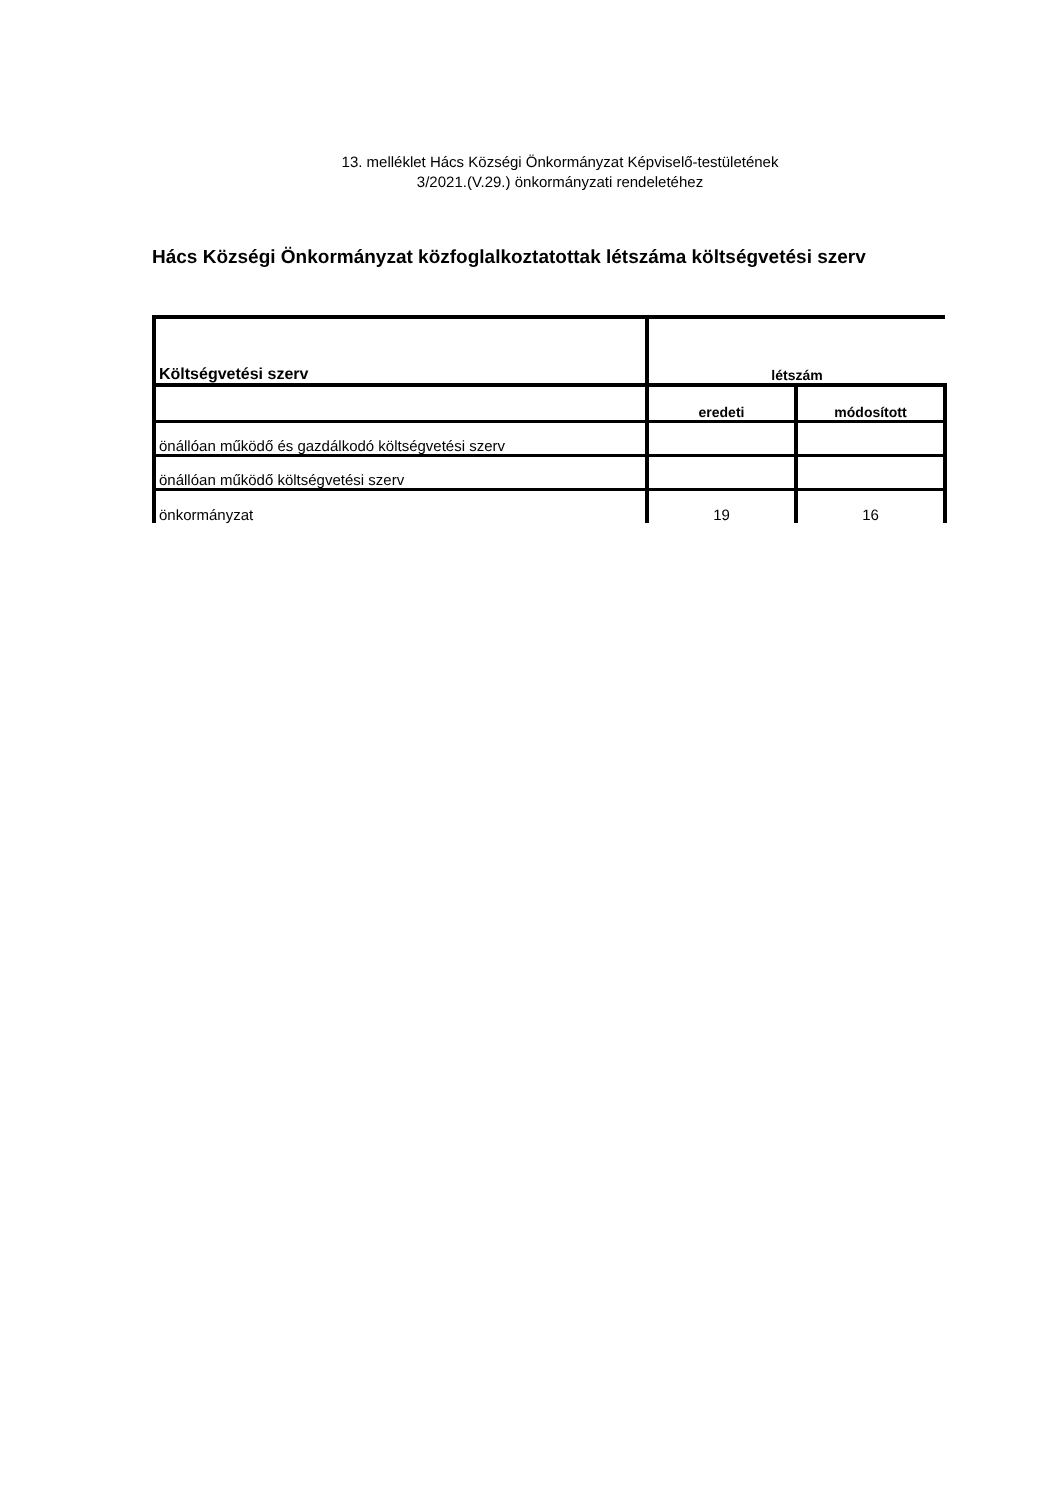13. melléklet Hács Községi Önkormányzat Képviselő-testületének
3/2021.(V.29.) önkormányzati rendeletéhez
Hács Községi Önkormányzat közfoglalkoztatottak létszáma költségvetési szerv
| Költségvetési szerv | létszám | |
| --- | --- | --- |
| | eredeti | módosított |
| önállóan működő és gazdálkodó költségvetési szerv | | |
| önállóan működő költségvetési szerv | | |
| önkormányzat | 19 | 16 |